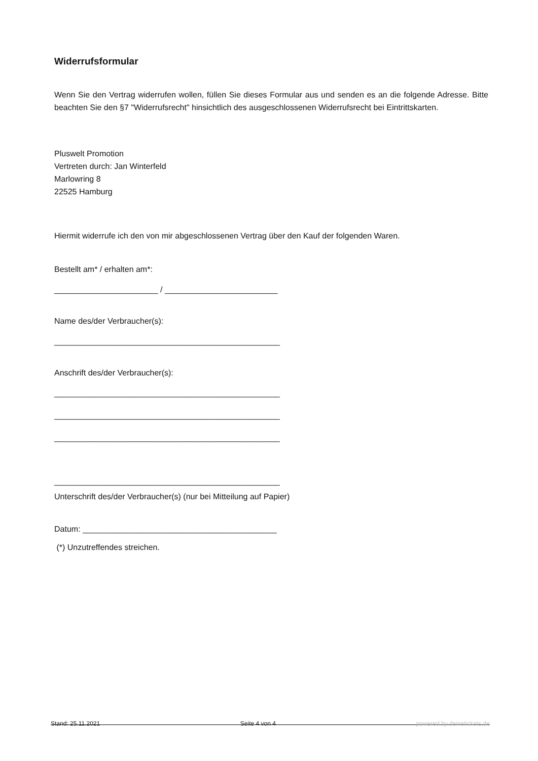Widerrufsformular
Wenn Sie den Vertrag widerrufen wollen, füllen Sie dieses Formular aus und senden es an die folgende Adresse. Bitte beachten Sie den §7 "Widerrufsrecht" hinsichtlich des ausgeschlossenen Widerrufsrecht bei Eintrittskarten.
Pluswelt Promotion
Vertreten durch: Jan Winterfeld
Marlowring 8
22525 Hamburg
Hiermit widerrufe ich den von mir abgeschlossenen Vertrag über den Kauf der folgenden Waren.
Bestellt am* / erhalten am*:
_______________________ / _________________________
Name des/der Verbraucher(s):
__________________________________________________
Anschrift des/der Verbraucher(s):
__________________________________________________
__________________________________________________
__________________________________________________
__________________________________________________
Unterschrift des/der Verbraucher(s) (nur bei Mitteilung auf Papier)
Datum: ___________________________________________
(*) Unzutreffendes streichen.
Stand: 25.11.2021 Seite 4 von 4 powered by deinetickets.de